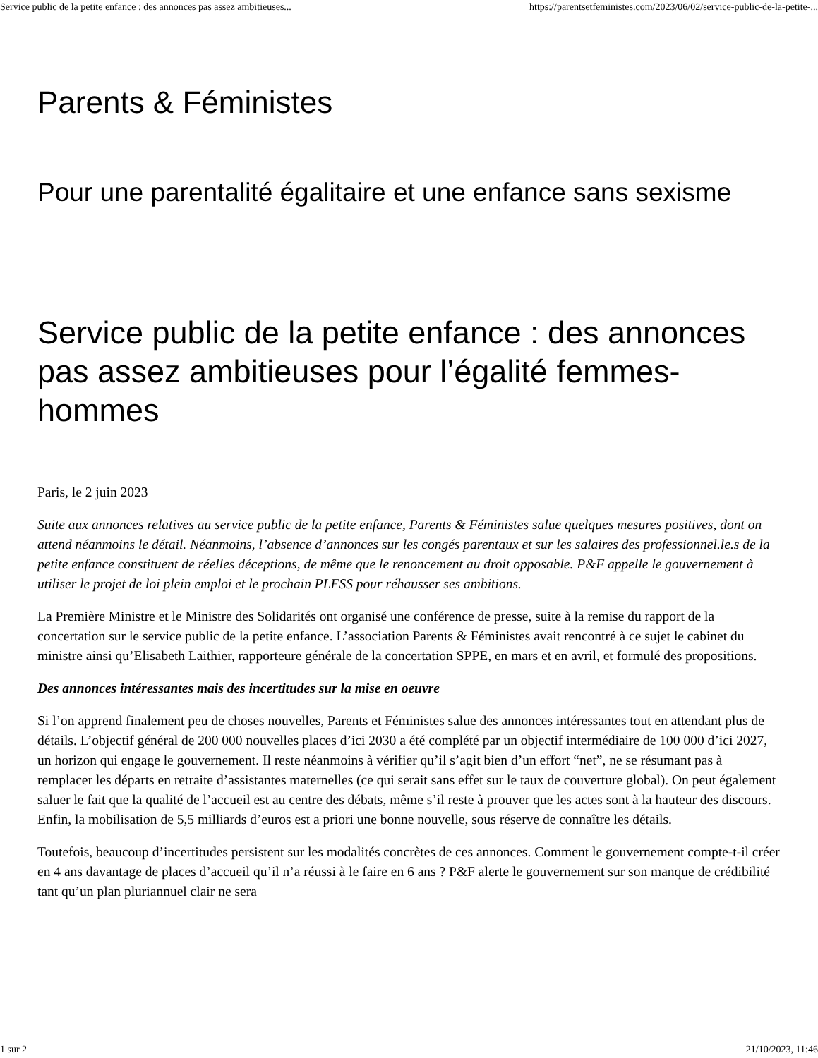Service public de la petite enfance : des annonces pas assez ambitieuses... https://parentsetfeministes.com/2023/06/02/service-public-de-la-petite-...
Parents & Féministes
Pour une parentalité égalitaire et une enfance sans sexisme
Service public de la petite enfance : des annonces pas assez ambitieuses pour l’égalité femmes-hommes
Paris, le 2 juin 2023
Suite aux annonces relatives au service public de la petite enfance, Parents & Féministes salue quelques mesures positives, dont on attend néanmoins le détail. Néanmoins, l’absence d’annonces sur les congés parentaux et sur les salaires des professionnel.le.s de la petite enfance constituent de réelles déceptions, de même que le renoncement au droit opposable. P&F appelle le gouvernement à utiliser le projet de loi plein emploi et le prochain PLFSS pour réhausser ses ambitions.
La Première Ministre et le Ministre des Solidarités ont organisé une conférence de presse, suite à la remise du rapport de la concertation sur le service public de la petite enfance. L’association Parents & Féministes avait rencontré à ce sujet le cabinet du ministre ainsi qu’Elisabeth Laithier, rapporteure générale de la concertation SPPE, en mars et en avril, et formulé des propositions.
Des annonces intéressantes mais des incertitudes sur la mise en oeuvre
Si l’on apprend finalement peu de choses nouvelles, Parents et Féministes salue des annonces intéressantes tout en attendant plus de détails. L’objectif général de 200 000 nouvelles places d’ici 2030 a été complété par un objectif intermédiaire de 100 000 d’ici 2027, un horizon qui engage le gouvernement. Il reste néanmoins à vérifier qu’il s’agit bien d’un effort “net”, ne se résumant pas à remplacer les départs en retraite d’assistantes maternelles (ce qui serait sans effet sur le taux de couverture global). On peut également saluer le fait que la qualité de l’accueil est au centre des débats, même s’il reste à prouver que les actes sont à la hauteur des discours. Enfin, la mobilisation de 5,5 milliards d’euros est a priori une bonne nouvelle, sous réserve de connaître les détails.
Toutefois, beaucoup d’incertitudes persistent sur les modalités concrètes de ces annonces. Comment le gouvernement compte-t-il créer en 4 ans davantage de places d’accueil qu’il n’a réussi à le faire en 6 ans ? P&F alerte le gouvernement sur son manque de crédibilité tant qu’un plan pluriannuel clair ne sera
1 sur 2 21/10/2023, 11:46